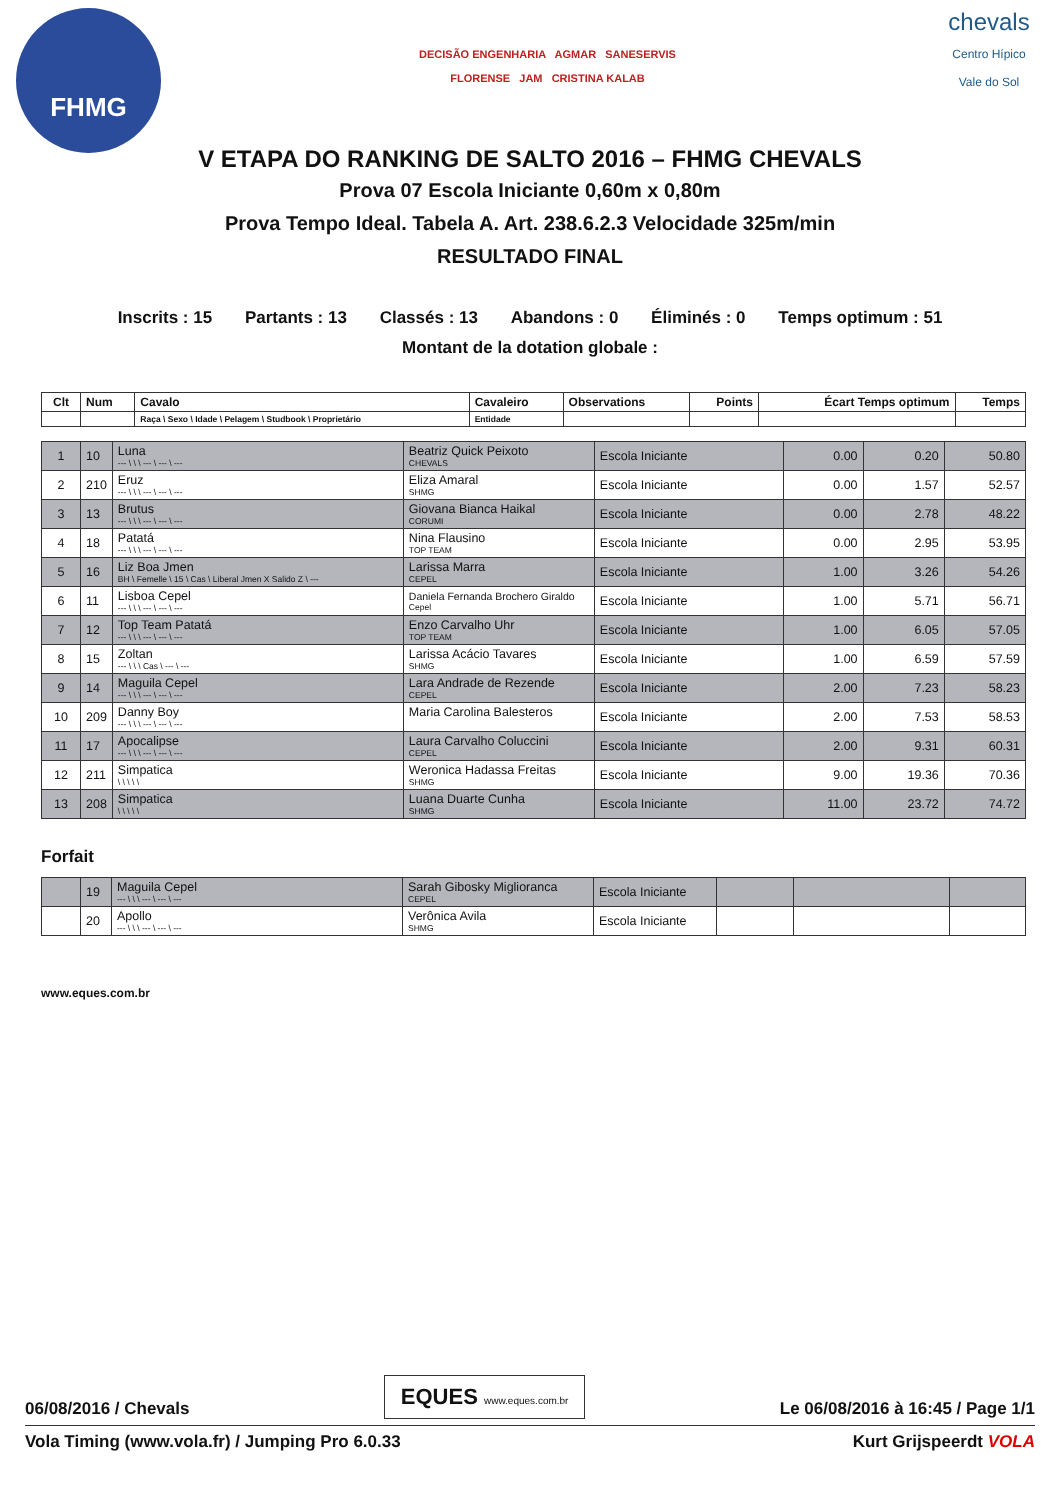FHMG
DECISÃO ENGENHARIA AGMAR SANESERVIS
FLORENSE JAM CRISTINA KALAB
chevals
Centro Hípico
Vale do Sol
V ETAPA DO RANKING DE SALTO 2016 – FHMG CHEVALS
Prova 07 Escola Iniciante 0,60m x 0,80m
Prova Tempo Ideal. Tabela A. Art. 238.6.2.3 Velocidade 325m/min
RESULTADO FINAL
Inscrits : 15 Partants : 13 Classés : 13 Abandons : 0 Éliminés : 0 Temps optimum : 51
Montant de la dotation globale :
| Clt | Num | Cavalo | Cavaleiro | Observations | Points | Écart Temps optimum | Temps |
| --- | --- | --- | --- | --- | --- | --- | --- |
| | | Raça \ Sexo \ Idade \ Pelagem \ Studbook \ Proprietário | Entidade | | | | |
| 1 | 10 | Luna --- \ \ \ --- \ --- \ --- | Beatriz Quick Peixoto CHEVALS | Escola Iniciante | 0.00 | 0.20 | 50.80 |
| 2 | 210 | Eruz --- \ \ \ --- \ --- \ --- | Eliza Amaral SHMG | Escola Iniciante | 0.00 | 1.57 | 52.57 |
| 3 | 13 | Brutus --- \ \ \ --- \ --- \ --- | Giovana Bianca Haikal CORUMI | Escola Iniciante | 0.00 | 2.78 | 48.22 |
| 4 | 18 | Patatá --- \ \ \ --- \ --- \ --- | Nina Flausino TOP TEAM | Escola Iniciante | 0.00 | 2.95 | 53.95 |
| 5 | 16 | Liz Boa Jmen BH \ Femelle \ 15 \ Cas \ Liberal Jmen X Salido Z \ --- | Larissa Marra CEPEL | Escola Iniciante | 1.00 | 3.26 | 54.26 |
| 6 | 11 | Lisboa Cepel --- \ \ \ --- \ --- \ --- | Daniela Fernanda Brochero Giraldo Cepel | Escola Iniciante | 1.00 | 5.71 | 56.71 |
| 7 | 12 | Top Team Patatá --- \ \ \ --- \ --- \ --- | Enzo Carvalho Uhr TOP TEAM | Escola Iniciante | 1.00 | 6.05 | 57.05 |
| 8 | 15 | Zoltan --- \ \ \ Cas \ --- \ --- | Larissa Acácio Tavares SHMG | Escola Iniciante | 1.00 | 6.59 | 57.59 |
| 9 | 14 | Maguila Cepel --- \ \ \ --- \ --- \ --- | Lara Andrade de Rezende CEPEL | Escola Iniciante | 2.00 | 7.23 | 58.23 |
| 10 | 209 | Danny Boy --- \ \ \ --- \ --- \ --- | Maria Carolina Balesteros | Escola Iniciante | 2.00 | 7.53 | 58.53 |
| 11 | 17 | Apocalipse --- \ \ \ --- \ --- \ --- | Laura Carvalho Coluccini CEPEL | Escola Iniciante | 2.00 | 9.31 | 60.31 |
| 12 | 211 | Simpatica \ \ \ \ \ | Weronica Hadassa Freitas SHMG | Escola Iniciante | 9.00 | 19.36 | 70.36 |
| 13 | 208 | Simpatica \ \ \ \ \ | Luana Duarte Cunha SHMG | Escola Iniciante | 11.00 | 23.72 | 74.72 |
Forfait
| | 19 | Maguila Cepel --- \ \ \ --- \ --- \ --- | Sarah Gibosky Miglioranca CEPEL | Escola Iniciante | | | |
| | 20 | Apollo --- \ \ \ --- \ --- \ --- | Verônica Avila SHMG | Escola Iniciante | | | |
www.eques.com.br
06/08/2016 / Chevals EQUES www.eques.com.br Le 06/08/2016 à 16:45 / Page 1/1
Vola Timing (www.vola.fr) / Jumping Pro 6.0.33 Kurt Grijspeerdt VOLA